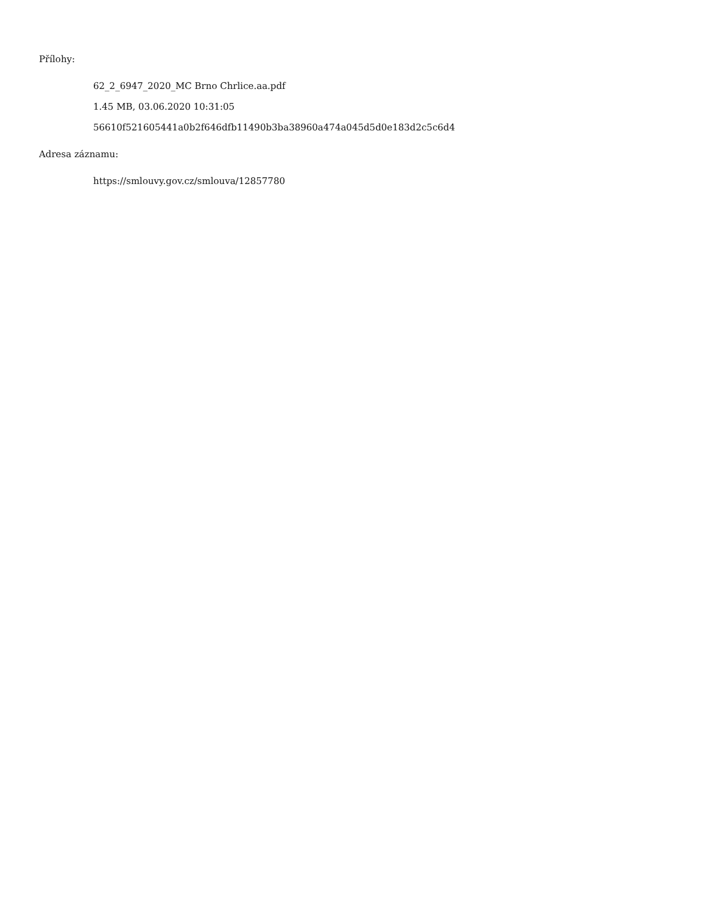Přílohy:
62_2_6947_2020_MC Brno Chrlice.aa.pdf
1.45 MB, 03.06.2020 10:31:05
56610f521605441a0b2f646dfb11490b3ba38960a474a045d5d0e183d2c5c6d4
Adresa záznamu:
https://smlouvy.gov.cz/smlouva/12857780